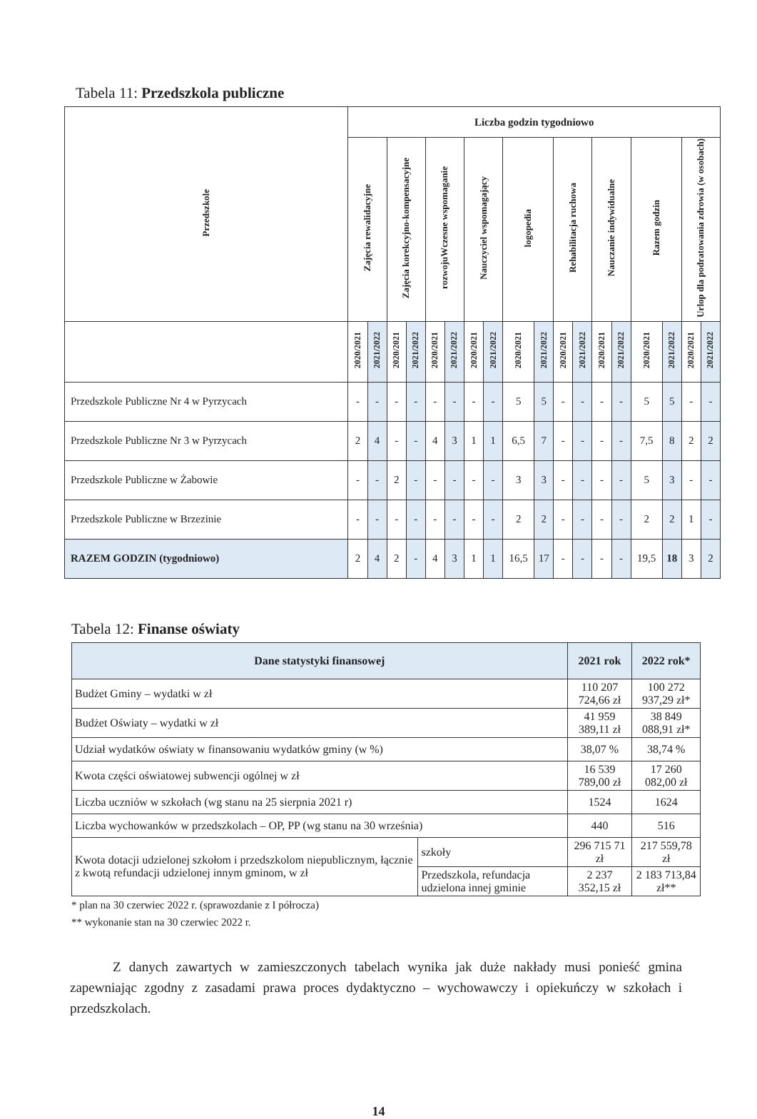Tabela 11: Przedszkola publiczne
| Przedszkole | Liczba godzin tygodniowo | | | | | | | | | | | | | | | | | |
| --- | --- | --- | --- | --- | --- | --- | --- | --- | --- | --- | --- | --- | --- | --- | --- | --- | --- | --- |
| | Zajęcia rewalidacyjne | | Zajęcia korekcyjno-kompensacyjne | | rozwojuWczesne wspomaganie | | Nauczyciel wspomagający | | logopedia | | Rehabilitacja ruchowa | | Nauczanie indywidualne | | Razem godzin | | Urlop dla podratowania zdrowia (w osobach) | |
| | 2020/2021 | 2021/2022 | 2020/2021 | 2021/2022 | 2020/2021 | 2021/2022 | 2020/2021 | 2021/2022 | 2020/2021 | 2021/2022 | 2020/2021 | 2021/2022 | 2020/2021 | 2021/2022 | 2020/2021 | 2021/2022 | 2020/2021 | 2021/2022 |
| Przedszkole Publiczne Nr 4 w Pyrzycach | - | - | - | - | - | - | - | - | 5 | 5 | - | - | - | - | 5 | 5 | - | - |
| Przedszkole Publiczne Nr 3 w Pyrzycach | 2 | 4 | - | - | 4 | 3 | 1 | 1 | 6,5 | 7 | - | - | - | - | 7,5 | 8 | 2 | 2 |
| Przedszkole Publiczne w Żabowie | - | - | 2 | - | - | - | - | - | 3 | 3 | - | - | - | - | 5 | 3 | - | - |
| Przedszkole Publiczne w Brzezinie | - | - | - | - | - | - | - | - | 2 | 2 | - | - | - | - | 2 | 2 | 1 | - |
| RAZEM GODZIN (tygodniowo) | 2 | 4 | 2 | - | 4 | 3 | 1 | 1 | 16,5 | 17 | - | - | - | - | 19,5 | 18 | 3 | 2 |
Tabela 12: Finanse oświaty
| Dane statystyki finansowej | | 2021 rok | 2022 rok* |
| --- | --- | --- | --- |
| Budżet Gminy – wydatki w zł | | 110 207 724,66 zł | 100 272 937,29 zł* |
| Budżet Oświaty – wydatki w zł | | 41 959 389,11 zł | 38 849 088,91 zł* |
| Udział wydatków oświaty w finansowaniu wydatków gminy (w %) | | 38,07 % | 38,74 % |
| Kwota części oświatowej subwencji ogólnej w zł | | 16 539 789,00 zł | 17 260 082,00 zł |
| Liczba uczniów w szkołach (wg stanu na 25 sierpnia 2021 r) | | 1524 | 1624 |
| Liczba wychowanków w przedszkolach – OP, PP (wg stanu na 30 września) | | 440 | 516 |
| Kwota dotacji udzielonej szkołom i przedszkolom niepublicznym, łącznie z kwotą refundacji udzielonej innym gminom, w zł | szkoły | 296 715 71 zł | 217 559,78 zł |
| | Przedszkola, refundacja udzielona innej gminie | 2 237 352,15 zł | 2 183 713,84 zł** |
* plan na 30 czerwiec 2022 r. (sprawozdanie z I półrocza)
** wykonanie stan na 30 czerwiec 2022 r.
Z danych zawartych w zamieszczonych tabelach wynika jak duże nakłady musi ponieść gmina zapewniając zgodny z zasadami prawa proces dydaktyczno – wychowawczy i opiekuńczy w szkołach i przedszkolach.
14